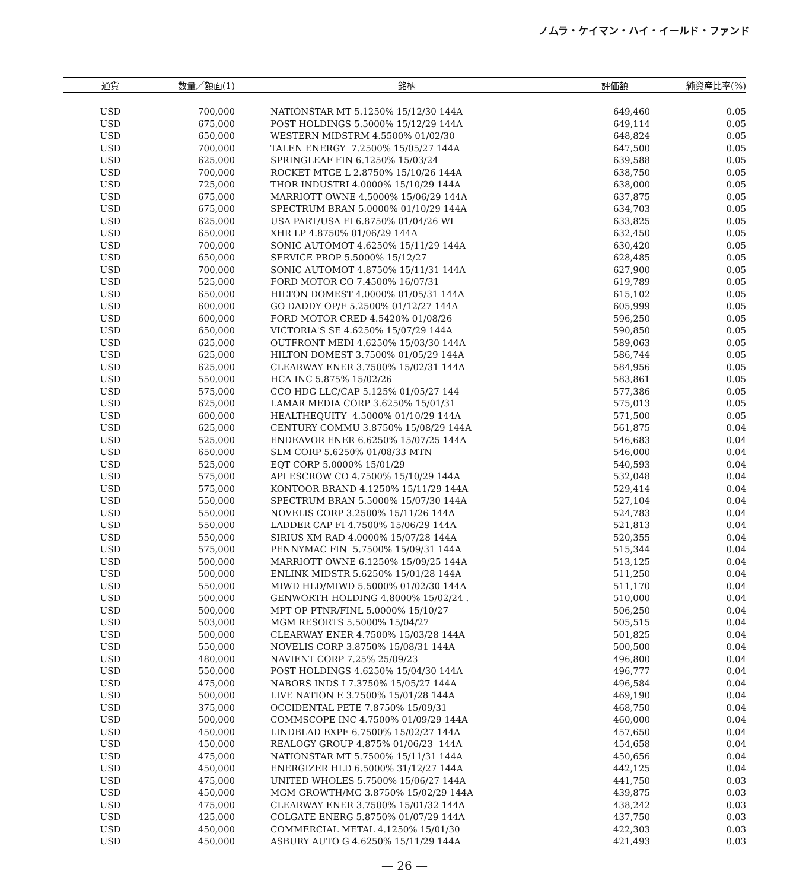ノムラ・ケイマン・ハイ・イールド・ファンド
| 通貨 | 数量／額面(1) | 銘柄 | 評価額 | 純資産比率(%) |
| --- | --- | --- | --- | --- |
| USD | 700,000 | NATIONSTAR MT 5.1250% 15/12/30 144A | 649,460 | 0.05 |
| USD | 675,000 | POST HOLDINGS 5.5000% 15/12/29 144A | 649,114 | 0.05 |
| USD | 650,000 | WESTERN MIDSTRM 4.5500% 01/02/30 | 648,824 | 0.05 |
| USD | 700,000 | TALEN ENERGY 7.2500% 15/05/27 144A | 647,500 | 0.05 |
| USD | 625,000 | SPRINGLEAF FIN 6.1250% 15/03/24 | 639,588 | 0.05 |
| USD | 700,000 | ROCKET MTGE L 2.8750% 15/10/26 144A | 638,750 | 0.05 |
| USD | 725,000 | THOR INDUSTRI 4.0000% 15/10/29 144A | 638,000 | 0.05 |
| USD | 675,000 | MARRIOTT OWNE 4.5000% 15/06/29 144A | 637,875 | 0.05 |
| USD | 675,000 | SPECTRUM BRAN 5.0000% 01/10/29 144A | 634,703 | 0.05 |
| USD | 625,000 | USA PART/USA FI 6.8750% 01/04/26 WI | 633,825 | 0.05 |
| USD | 650,000 | XHR LP 4.8750% 01/06/29 144A | 632,450 | 0.05 |
| USD | 700,000 | SONIC AUTOMOT 4.6250% 15/11/29 144A | 630,420 | 0.05 |
| USD | 650,000 | SERVICE PROP 5.5000% 15/12/27 | 628,485 | 0.05 |
| USD | 700,000 | SONIC AUTOMOT 4.8750% 15/11/31 144A | 627,900 | 0.05 |
| USD | 525,000 | FORD MOTOR CO 7.4500% 16/07/31 | 619,789 | 0.05 |
| USD | 650,000 | HILTON DOMEST 4.0000% 01/05/31 144A | 615,102 | 0.05 |
| USD | 600,000 | GO DADDY OP/F 5.2500% 01/12/27 144A | 605,999 | 0.05 |
| USD | 600,000 | FORD MOTOR CRED 4.5420% 01/08/26 | 596,250 | 0.05 |
| USD | 650,000 | VICTORIA'S SE 4.6250% 15/07/29 144A | 590,850 | 0.05 |
| USD | 625,000 | OUTFRONT MEDI 4.6250% 15/03/30 144A | 589,063 | 0.05 |
| USD | 625,000 | HILTON DOMEST 3.7500% 01/05/29 144A | 586,744 | 0.05 |
| USD | 625,000 | CLEARWAY ENER 3.7500% 15/02/31 144A | 584,956 | 0.05 |
| USD | 550,000 | HCA INC 5.875% 15/02/26 | 583,861 | 0.05 |
| USD | 575,000 | CCO HDG LLC/CAP 5.125% 01/05/27 144 | 577,386 | 0.05 |
| USD | 625,000 | LAMAR MEDIA CORP 3.6250% 15/01/31 | 575,013 | 0.05 |
| USD | 600,000 | HEALTHEQUITY 4.5000% 01/10/29 144A | 571,500 | 0.05 |
| USD | 625,000 | CENTURY COMMU 3.8750% 15/08/29 144A | 561,875 | 0.04 |
| USD | 525,000 | ENDEAVOR ENER 6.6250% 15/07/25 144A | 546,683 | 0.04 |
| USD | 650,000 | SLM CORP 5.6250% 01/08/33 MTN | 546,000 | 0.04 |
| USD | 525,000 | EQT CORP 5.0000% 15/01/29 | 540,593 | 0.04 |
| USD | 575,000 | API ESCROW CO 4.7500% 15/10/29 144A | 532,048 | 0.04 |
| USD | 575,000 | KONTOOR BRAND 4.1250% 15/11/29 144A | 529,414 | 0.04 |
| USD | 550,000 | SPECTRUM BRAN 5.5000% 15/07/30 144A | 527,104 | 0.04 |
| USD | 550,000 | NOVELIS CORP 3.2500% 15/11/26 144A | 524,783 | 0.04 |
| USD | 550,000 | LADDER CAP FI 4.7500% 15/06/29 144A | 521,813 | 0.04 |
| USD | 550,000 | SIRIUS XM RAD 4.0000% 15/07/28 144A | 520,355 | 0.04 |
| USD | 575,000 | PENNYMAC FIN 5.7500% 15/09/31 144A | 515,344 | 0.04 |
| USD | 500,000 | MARRIOTT OWNE 6.1250% 15/09/25 144A | 513,125 | 0.04 |
| USD | 500,000 | ENLINK MIDSTR 5.6250% 15/01/28 144A | 511,250 | 0.04 |
| USD | 550,000 | MIWD HLD/MIWD 5.5000% 01/02/30 144A | 511,170 | 0.04 |
| USD | 500,000 | GENWORTH HOLDING 4.8000% 15/02/24 . | 510,000 | 0.04 |
| USD | 500,000 | MPT OP PTNR/FINL 5.0000% 15/10/27 | 506,250 | 0.04 |
| USD | 503,000 | MGM RESORTS 5.5000% 15/04/27 | 505,515 | 0.04 |
| USD | 500,000 | CLEARWAY ENER 4.7500% 15/03/28 144A | 501,825 | 0.04 |
| USD | 550,000 | NOVELIS CORP 3.8750% 15/08/31 144A | 500,500 | 0.04 |
| USD | 480,000 | NAVIENT CORP 7.25% 25/09/23 | 496,800 | 0.04 |
| USD | 550,000 | POST HOLDINGS 4.6250% 15/04/30 144A | 496,777 | 0.04 |
| USD | 475,000 | NABORS INDS I 7.3750% 15/05/27 144A | 496,584 | 0.04 |
| USD | 500,000 | LIVE NATION E 3.7500% 15/01/28 144A | 469,190 | 0.04 |
| USD | 375,000 | OCCIDENTAL PETE 7.8750% 15/09/31 | 468,750 | 0.04 |
| USD | 500,000 | COMMSCOPE INC 4.7500% 01/09/29 144A | 460,000 | 0.04 |
| USD | 450,000 | LINDBLAD EXPE 6.7500% 15/02/27 144A | 457,650 | 0.04 |
| USD | 450,000 | REALOGY GROUP 4.875% 01/06/23 144A | 454,658 | 0.04 |
| USD | 475,000 | NATIONSTAR MT 5.7500% 15/11/31 144A | 450,656 | 0.04 |
| USD | 450,000 | ENERGIZER HLD 6.5000% 31/12/27 144A | 442,125 | 0.04 |
| USD | 475,000 | UNITED WHOLES 5.7500% 15/06/27 144A | 441,750 | 0.03 |
| USD | 450,000 | MGM GROWTH/MG 3.8750% 15/02/29 144A | 439,875 | 0.03 |
| USD | 475,000 | CLEARWAY ENER 3.7500% 15/01/32 144A | 438,242 | 0.03 |
| USD | 425,000 | COLGATE ENERG 5.8750% 01/07/29 144A | 437,750 | 0.03 |
| USD | 450,000 | COMMERCIAL METAL 4.1250% 15/01/30 | 422,303 | 0.03 |
| USD | 450,000 | ASBURY AUTO G 4.6250% 15/11/29 144A | 421,493 | 0.03 |
— 26 —